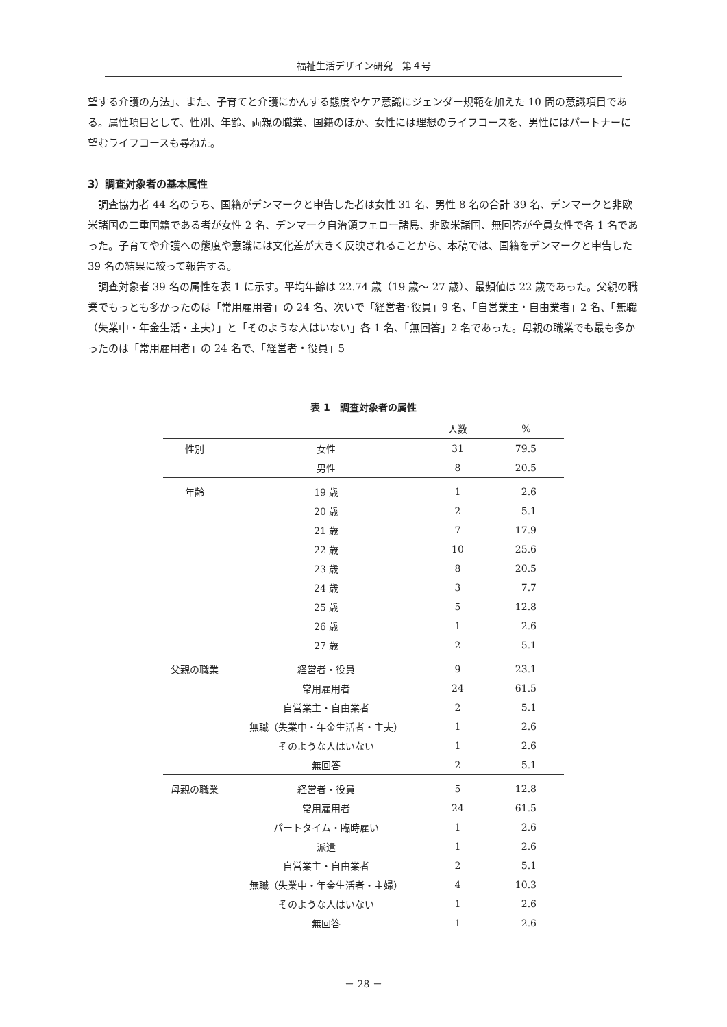福祉生活デザイン研究　第４号
望する介護の方法」、また、子育てと介護にかんする態度やケア意識にジェンダー規範を加えた 10 問の意識項目である。属性項目として、性別、年齢、両親の職業、国籍のほか、女性には理想のライフコースを、男性にはパートナーに望むライフコースも尋ねた。
3）調査対象者の基本属性
調査協力者 44 名のうち、国籍がデンマークと申告した者は女性 31 名、男性 8 名の合計 39 名、デンマークと非欧米諸国の二重国籍である者が女性 2 名、デンマーク自治領フェロー諸島、非欧米諸国、無回答が全員女性で各 1 名であった。子育てや介護への態度や意識には文化差が大きく反映されることから、本稿では、国籍をデンマークと申告した 39 名の結果に絞って報告する。
調査対象者 39 名の属性を表 1 に示す。平均年齢は 22.74 歳（19 歳～ 27 歳）、最頻値は 22 歳であった。父親の職業でもっとも多かったのは「常用雇用者」の 24 名、次いで「経営者･役員」9 名、「自営業主・自由業者」2 名、「無職（失業中・年金生活・主夫）」と「そのような人はいない」各 1 名、「無回答」2 名であった。母親の職業でも最も多かったのは「常用雇用者」の 24 名で、「経営者・役員」5
表 1　調査対象者の属性
| | | 人数 | % |
| --- | --- | --- | --- |
| 性別 | 女性 | 31 | 79.5 |
| | 男性 | 8 | 20.5 |
| 年齢 | 19 歳 | 1 | 2.6 |
| | 20 歳 | 2 | 5.1 |
| | 21 歳 | 7 | 17.9 |
| | 22 歳 | 10 | 25.6 |
| | 23 歳 | 8 | 20.5 |
| | 24 歳 | 3 | 7.7 |
| | 25 歳 | 5 | 12.8 |
| | 26 歳 | 1 | 2.6 |
| | 27 歳 | 2 | 5.1 |
| 父親の職業 | 経営者・役員 | 9 | 23.1 |
| | 常用雇用者 | 24 | 61.5 |
| | 自営業主・自由業者 | 2 | 5.1 |
| | 無職（失業中・年金生活者・主夫） | 1 | 2.6 |
| | そのような人はいない | 1 | 2.6 |
| | 無回答 | 2 | 5.1 |
| 母親の職業 | 経営者・役員 | 5 | 12.8 |
| | 常用雇用者 | 24 | 61.5 |
| | パートタイム・臨時雇い | 1 | 2.6 |
| | 派遣 | 1 | 2.6 |
| | 自営業主・自由業者 | 2 | 5.1 |
| | 無職（失業中・年金生活者・主婦） | 4 | 10.3 |
| | そのような人はいない | 1 | 2.6 |
| | 無回答 | 1 | 2.6 |
－ 28 －